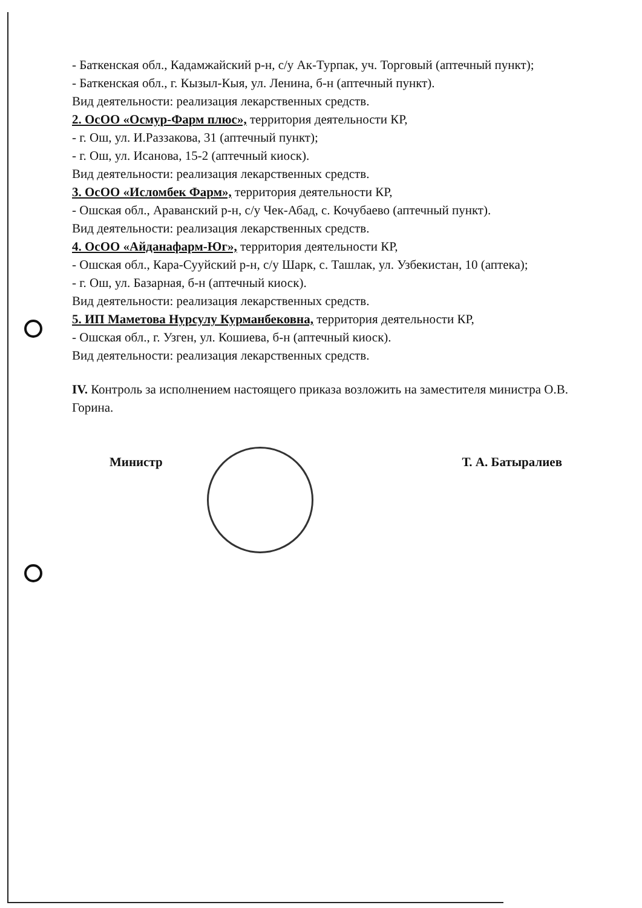- Баткенская обл., Кадамжайский р-н, с/у Ак-Турпак, уч. Торговый (аптечный пункт);
- Баткенская обл., г. Кызыл-Кыя, ул. Ленина, б-н (аптечный пункт).
Вид деятельности: реализация лекарственных средств.
2. ОсОО «Осмур-Фарм плюс», территория деятельности КР,
- г. Ош, ул. И.Раззакова, 31 (аптечный пункт);
- г. Ош, ул. Исанова, 15-2 (аптечный киоск).
Вид деятельности: реализация лекарственных средств.
3. ОсОО «Исломбек Фарм», территория деятельности КР,
- Ошская обл., Араванский р-н, с/у Чек-Абад, с. Кочубаево (аптечный пункт).
Вид деятельности: реализация лекарственных средств.
4. ОсОО «Айданафарм-Юг», территория деятельности КР,
- Ошская обл., Кара-Сууйский р-н, с/у Шарк, с. Ташлак, ул. Узбекистан, 10 (аптека);
- г. Ош, ул. Базарная, б-н (аптечный киоск).
Вид деятельности: реализация лекарственных средств.
5. ИП Маметова Нурсулу Курманбековна, территория деятельности КР,
- Ошская обл., г. Узген, ул. Кошиева, б-н (аптечный киоск).
Вид деятельности: реализация лекарственных средств.
IV. Контроль за исполнением настоящего приказа возложить на заместителя министра О.В. Горина.
Министр Т. А. Батыралиев